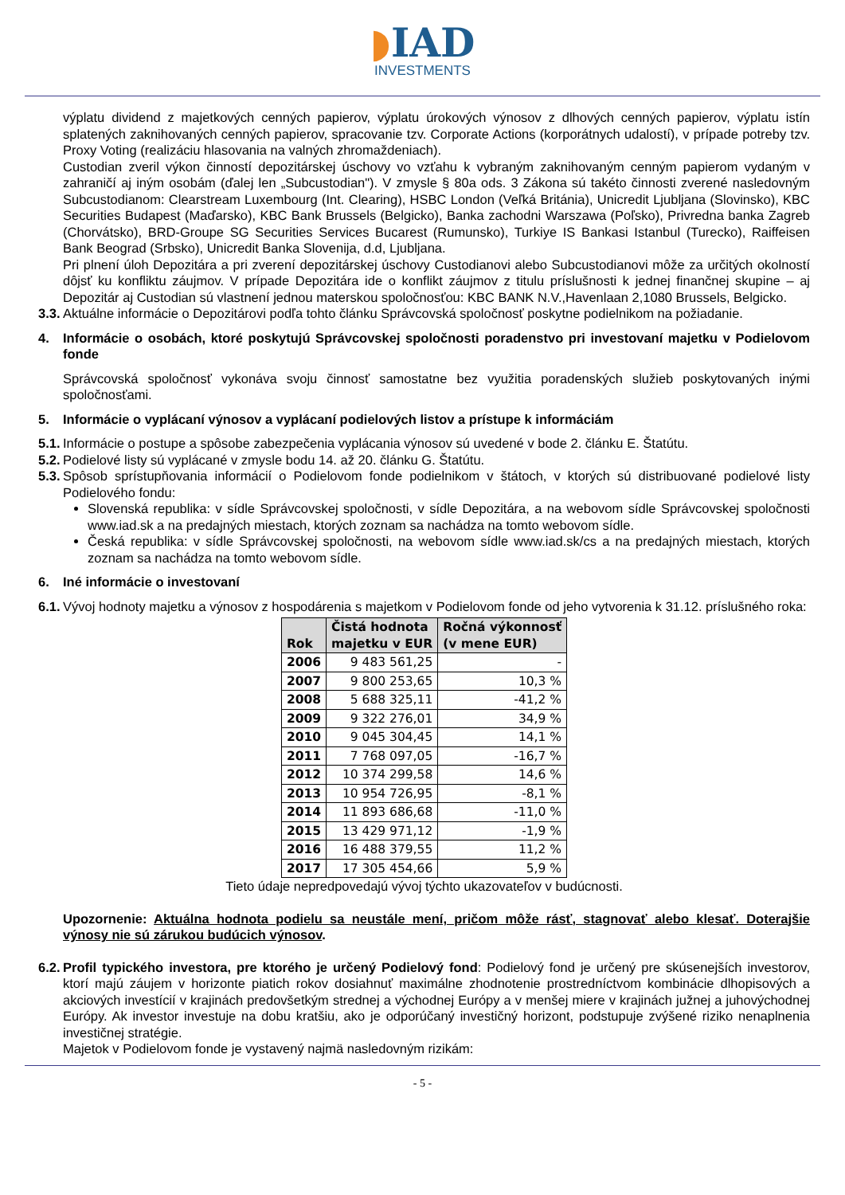◗IAD
INVESTMENTS
výplatu dividend z majetkových cenných papierov, výplatu úrokových výnosov z dlhových cenných papierov, výplatu istín splatených zaknihovaných cenných papierov, spracovanie tzv. Corporate Actions (korporátnych udalostí), v prípade potreby tzv. Proxy Voting (realizáciu hlasovania na valných zhromaždeniach).
Custodian zveril výkon činností depozitárskej úschovy vo vzťahu k vybraným zaknihovaným cenným papierom vydaným v zahraničí aj iným osobám (ďalej len „Subcustodian"). V zmysle § 80a ods. 3 Zákona sú takéto činnosti zverené nasledovným Subcustodianom: Clearstream Luxembourg (Int. Clearing), HSBC London (Veľká Británia), Unicredit Ljubljana (Slovinsko), KBC Securities Budapest (Maďarsko), KBC Bank Brussels (Belgicko), Banka zachodni Warszawa (Poľsko), Privredna banka Zagreb (Chorvátsko), BRD-Groupe SG Securities Services Bucarest (Rumunsko), Turkiye IS Bankasi Istanbul (Turecko), Raiffeisen Bank Beograd (Srbsko), Unicredit Banka Slovenija, d.d, Ljubljana.
Pri plnení úloh Depozitára a pri zverení depozitárskej úschovy Custodianovi alebo Subcustodianovi môže za určitých okolností dôjsť ku konfliktu záujmov. V prípade Depozitára ide o konflikt záujmov z titulu príslušnosti k jednej finančnej skupine – aj Depozitár aj Custodian sú vlastnení jednou materskou spoločnosťou: KBC BANK N.V.,Havenlaan 2,1080 Brussels, Belgicko.
3.3. Aktuálne informácie o Depozitárovi podľa tohto článku Správcovská spoločnosť poskytne podielnikom na požiadanie.
4. Informácie o osobách, ktoré poskytujú Správcovskej spoločnosti poradenstvo pri investovaní majetku v Podielovom fonde
Správcovská spoločnosť vykonáva svoju činnosť samostatne bez využitia poradenských služieb poskytovaných inými spoločnosťami.
5. Informácie o vyplácaní výnosov a vyplácaní podielových listov a prístupe k informáciám
5.1. Informácie o postupe a spôsobe zabezpečenia vyplácania výnosov sú uvedené v bode 2. článku E. Štatútu.
5.2. Podielové listy sú vyplácané v zmysle bodu 14. až 20. článku G. Štatútu.
5.3. Spôsob sprístupňovania informácií o Podielovom fonde podielnikom v štátoch, v ktorých sú distribuované podielové listy Podielového fondu:
Slovenská republika: v sídle Správcovskej spoločnosti, v sídle Depozitára, a na webovom sídle Správcovskej spoločnosti www.iad.sk a na predajných miestach, ktorých zoznam sa nachádza na tomto webovom sídle.
Česká republika: v sídle Správcovskej spoločnosti, na webovom sídle www.iad.sk/cs a na predajných miestach, ktorých zoznam sa nachádza na tomto webovom sídle.
6. Iné informácie o investovaní
6.1. Vývoj hodnoty majetku a výnosov z hospodárenia s majetkom v Podielovom fonde od jeho vytvorenia k 31.12. príslušného roka:
| Rok | Čistá hodnota majetku v EUR | Ročná výkonnosť (v mene EUR) |
| --- | --- | --- |
| 2006 | 9 483 561,25 | - |
| 2007 | 9 800 253,65 | 10,3 % |
| 2008 | 5 688 325,11 | -41,2 % |
| 2009 | 9 322 276,01 | 34,9 % |
| 2010 | 9 045 304,45 | 14,1 % |
| 2011 | 7 768 097,05 | -16,7 % |
| 2012 | 10 374 299,58 | 14,6 % |
| 2013 | 10 954 726,95 | -8,1 % |
| 2014 | 11 893 686,68 | -11,0 % |
| 2015 | 13 429 971,12 | -1,9 % |
| 2016 | 16 488 379,55 | 11,2 % |
| 2017 | 17 305 454,66 | 5,9 % |
Tieto údaje nepredpovedajú vývoj týchto ukazovateľov v budúcnosti.
Upozornenie: Aktuálna hodnota podielu sa neustále mení, pričom môže rásť, stagnovať alebo klesať. Doterajšie výnosy nie sú zárukou budúcich výnosov.
6.2. Profil typického investora, pre ktorého je určený Podielový fond: Podielový fond je určený pre skúsenejších investorov, ktorí majú záujem v horizonte piatich rokov dosiahnuť maximálne zhodnotenie prostredníctvom kombinácie dlhopisových a akciových investícií v krajinách predovšetkým strednej a východnej Európy a v menšej miere v krajinách južnej a juhovýchodnej Európy. Ak investor investuje na dobu kratšiu, ako je odporúčaný investičný horizont, podstupuje zvýšené riziko nenaplnenia investičnej stratégie.
Majetok v Podielovom fonde je vystavený najmä nasledovným rizikám:
- 5 -